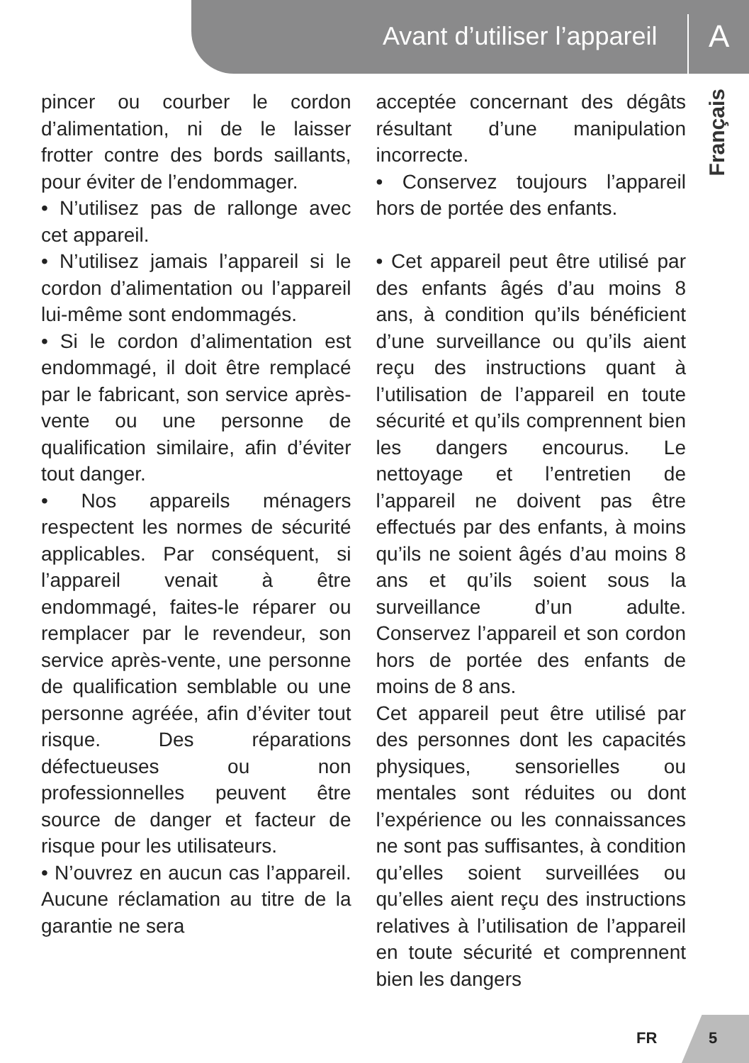Avant d’utiliser l’appareil A
Français
pincer ou courber le cordon d’alimentation, ni de le laisser frotter contre des bords saillants, pour éviter de l’endommager.
• N’utilisez pas de rallonge avec cet appareil.
• N’utilisez jamais l’appareil si le cordon d’alimentation ou l’appareil lui-même sont endommagés.
• Si le cordon d’alimentation est endommagé, il doit être remplacé par le fabricant, son service après-vente ou une personne de qualification similaire, afin d’éviter tout danger.
• Nos appareils ménagers respectent les normes de sécurité applicables. Par conséquent, si l’appareil venait à être endommagé, faites-le réparer ou remplacer par le revendeur, son service après-vente, une personne de qualification semblable ou une personne agréée, afin d’éviter tout risque. Des réparations défectueuses ou non professionnelles peuvent être source de danger et facteur de risque pour les utilisateurs.
• N’ouvrez en aucun cas l’appareil. Aucune réclamation au titre de la garantie ne sera
acceptée concernant des dégâts résultant d’une manipulation incorrecte.
• Conservez toujours l’appareil hors de portée des enfants.
• Cet appareil peut être utilisé par des enfants âgés d’au moins 8 ans, à condition qu’ils bénéficient d’une surveillance ou qu’ils aient reçu des instructions quant à l’utilisation de l’appareil en toute sécurité et qu’ils comprennent bien les dangers encourus. Le nettoyage et l’entretien de l’appareil ne doivent pas être effectués par des enfants, à moins qu’ils ne soient âgés d’au moins 8 ans et qu’ils soient sous la surveillance d’un adulte. Conservez l’appareil et son cordon hors de portée des enfants de moins de 8 ans.
Cet appareil peut être utilisé par des personnes dont les capacités physiques, sensorielles ou mentales sont réduites ou dont l’expérience ou les connaissances ne sont pas suffisantes, à condition qu’elles soient surveillées ou qu’elles aient reçu des instructions relatives à l’utilisation de l’appareil en toute sécurité et comprennent bien les dangers
FR 5